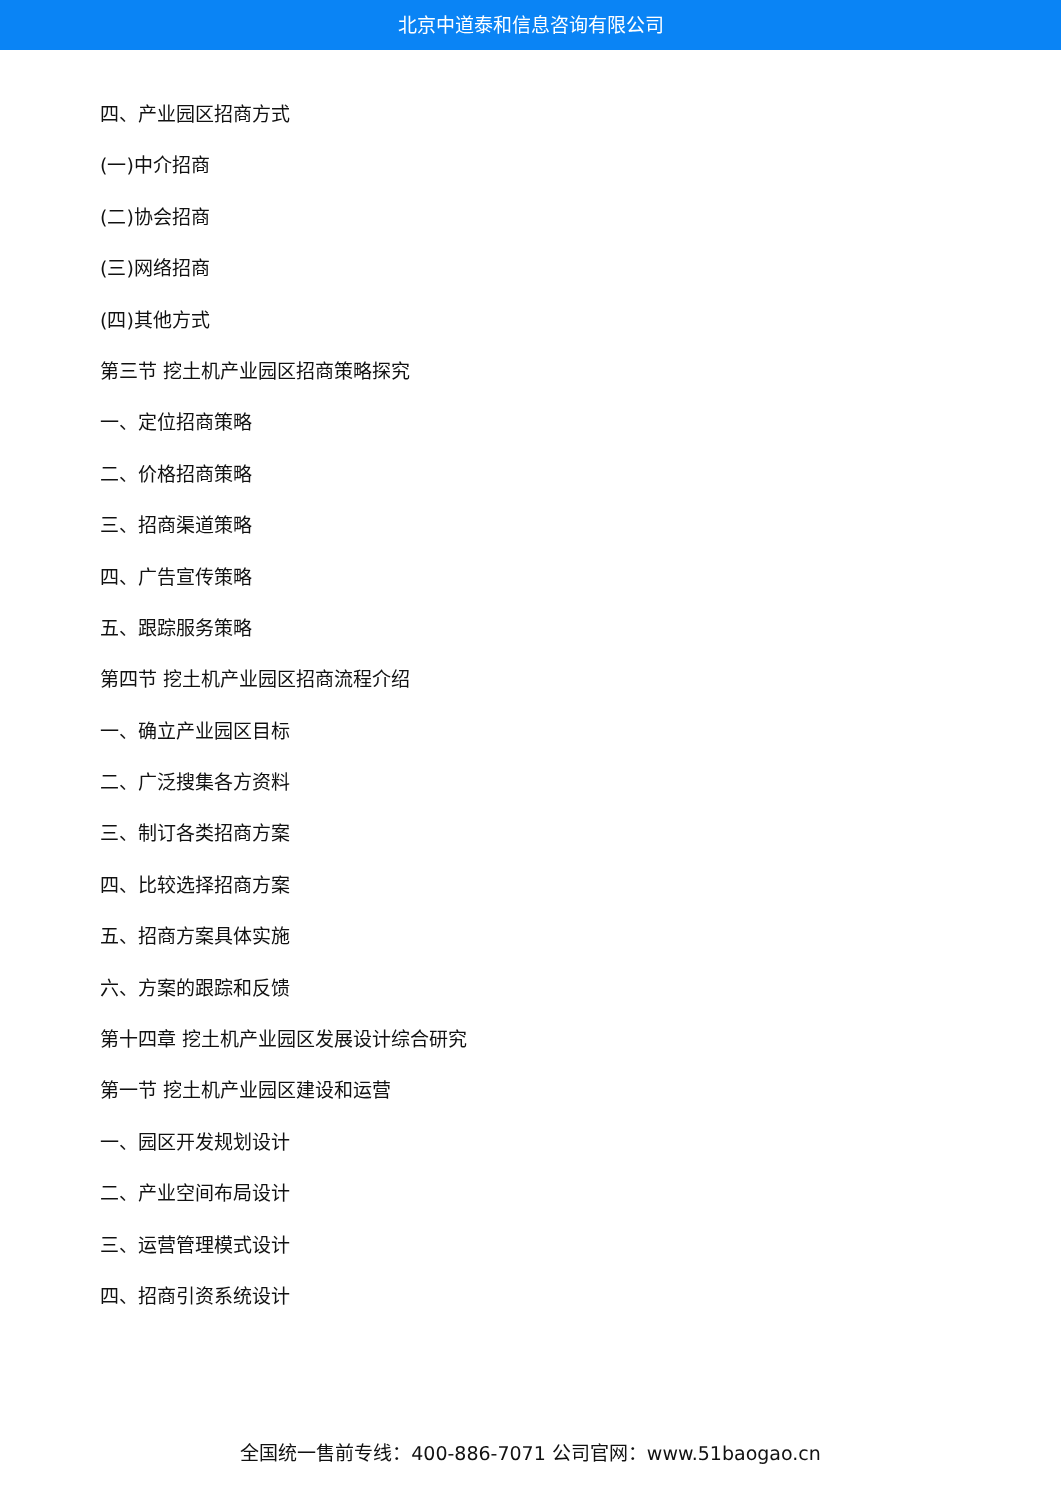北京中道泰和信息咨询有限公司
四、产业园区招商方式
(一)中介招商
(二)协会招商
(三)网络招商
(四)其他方式
第三节 挖土机产业园区招商策略探究
一、定位招商策略
二、价格招商策略
三、招商渠道策略
四、广告宣传策略
五、跟踪服务策略
第四节 挖土机产业园区招商流程介绍
一、确立产业园区目标
二、广泛搜集各方资料
三、制订各类招商方案
四、比较选择招商方案
五、招商方案具体实施
六、方案的跟踪和反馈
第十四章 挖土机产业园区发展设计综合研究
第一节 挖土机产业园区建设和运营
一、园区开发规划设计
二、产业空间布局设计
三、运营管理模式设计
四、招商引资系统设计
全国统一售前专线：400-886-7071 公司官网：www.51baogao.cn